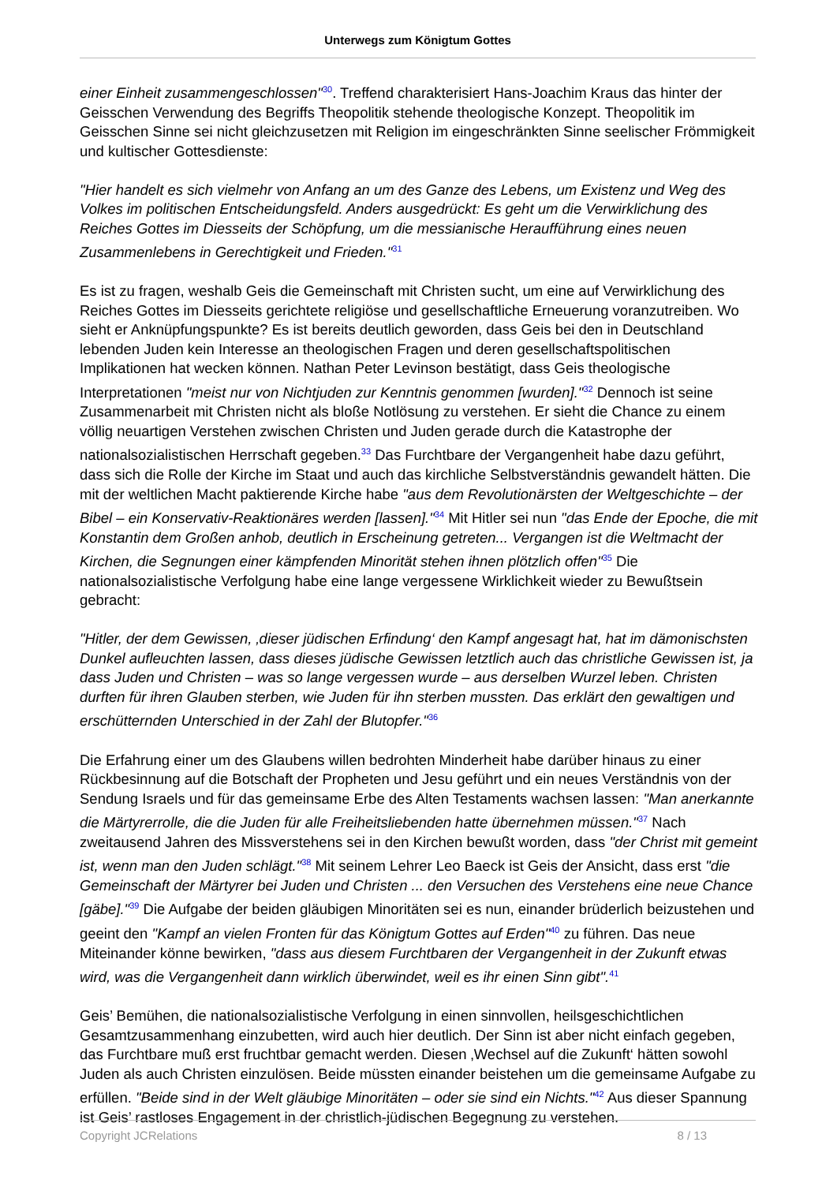Unterwegs zum Königtum Gottes
einer Einheit zusammengeschlossen"<sup>30</sup>. Treffend charakterisiert Hans-Joachim Kraus das hinter der Geisschen Verwendung des Begriffs Theopolitik stehende theologische Konzept. Theopolitik im Geisschen Sinne sei nicht gleichzusetzen mit Religion im eingeschränkten Sinne seelischer Frömmigkeit und kultischer Gottesdienste:
"Hier handelt es sich vielmehr von Anfang an um des Ganze des Lebens, um Existenz und Weg des Volkes im politischen Entscheidungsfeld. Anders ausgedrückt: Es geht um die Verwirklichung des Reiches Gottes im Diesseits der Schöpfung, um die messianische Heraufführung eines neuen Zusammenlebens in Gerechtigkeit und Frieden."<sup>31</sup>
Es ist zu fragen, weshalb Geis die Gemeinschaft mit Christen sucht, um eine auf Verwirklichung des Reiches Gottes im Diesseits gerichtete religiöse und gesellschaftliche Erneuerung voranzutreiben. Wo sieht er Anknüpfungspunkte? Es ist bereits deutlich geworden, dass Geis bei den in Deutschland lebenden Juden kein Interesse an theologischen Fragen und deren gesellschaftspolitischen Implikationen hat wecken können. Nathan Peter Levinson bestätigt, dass Geis theologische Interpretationen "meist nur von Nichtjuden zur Kenntnis genommen [wurden]."<sup>32</sup> Dennoch ist seine Zusammenarbeit mit Christen nicht als bloße Notlösung zu verstehen. Er sieht die Chance zu einem völlig neuartigen Verstehen zwischen Christen und Juden gerade durch die Katastrophe der nationalsozialistischen Herrschaft gegeben.<sup>33</sup> Das Furchtbare der Vergangenheit habe dazu geführt, dass sich die Rolle der Kirche im Staat und auch das kirchliche Selbstverständnis gewandelt hätten. Die mit der weltlichen Macht paktierende Kirche habe "aus dem Revolutionärsten der Weltgeschichte – der Bibel – ein Konservativ-Reaktionäres werden [lassen]."<sup>34</sup> Mit Hitler sei nun "das Ende der Epoche, die mit Konstantin dem Großen anhob, deutlich in Erscheinung getreten... Vergangen ist die Weltmacht der Kirchen, die Segnungen einer kämpfenden Minorität stehen ihnen plötzlich offen"<sup>35</sup> Die nationalsozialistische Verfolgung habe eine lange vergessene Wirklichkeit wieder zu Bewußtsein gebracht:
"Hitler, der dem Gewissen, ‚dieser jüdischen Erfindung‘ den Kampf angesagt hat, hat im dämonischsten Dunkel aufleuchten lassen, dass dieses jüdische Gewissen letztlich auch das christliche Gewissen ist, ja dass Juden und Christen – was so lange vergessen wurde – aus derselben Wurzel leben. Christen durften für ihren Glauben sterben, wie Juden für ihn sterben mussten. Das erklärt den gewaltigen und erschütternden Unterschied in der Zahl der Blutopfer."<sup>36</sup>
Die Erfahrung einer um des Glaubens willen bedrohten Minderheit habe darüber hinaus zu einer Rückbesinnung auf die Botschaft der Propheten und Jesu geführt und ein neues Verständnis von der Sendung Israels und für das gemeinsame Erbe des Alten Testaments wachsen lassen: "Man anerkannte die Märtyrerrolle, die die Juden für alle Freiheitsliebenden hatte übernehmen müssen."<sup>37</sup> Nach zweitausend Jahren des Missverstehens sei in den Kirchen bewußt worden, dass "der Christ mit gemeint ist, wenn man den Juden schlägt."<sup>38</sup> Mit seinem Lehrer Leo Baeck ist Geis der Ansicht, dass erst "die Gemeinschaft der Märtyrer bei Juden und Christen ... den Versuchen des Verstehens eine neue Chance [gäbe]."<sup>39</sup> Die Aufgabe der beiden gläubigen Minoritäten sei es nun, einander brüderlich beizustehen und geeint den "Kampf an vielen Fronten für das Königtum Gottes auf Erden"<sup>40</sup> zu führen. Das neue Miteinander könne bewirken, "dass aus diesem Furchtbaren der Vergangenheit in der Zukunft etwas wird, was die Vergangenheit dann wirklich überwindet, weil es ihr einen Sinn gibt".<sup>41</sup>
Geis’ Bemühen, die nationalsozialistische Verfolgung in einen sinnvollen, heilsgeschichtlichen Gesamtzusammenhang einzubetten, wird auch hier deutlich. Der Sinn ist aber nicht einfach gegeben, das Furchtbare muß erst fruchtbar gemacht werden. Diesen ‚Wechsel auf die Zukunft‘ hätten sowohl Juden als auch Christen einzulösen. Beide müssten einander beistehen um die gemeinsame Aufgabe zu erfüllen. "Beide sind in der Welt gläubige Minoritäten – oder sie sind ein Nichts."<sup>42</sup> Aus dieser Spannung ist Geis’ rastloses Engagement in der christlich-jüdischen Begegnung zu verstehen.
Copyright JCRelations 8 / 13